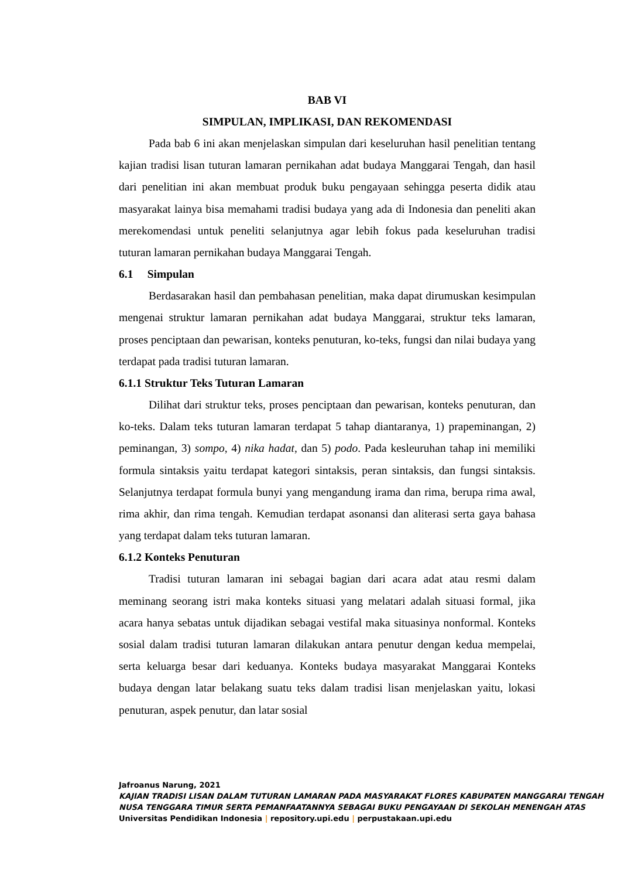BAB VI
SIMPULAN, IMPLIKASI, DAN REKOMENDASI
Pada bab 6 ini akan menjelaskan simpulan dari keseluruhan hasil penelitian tentang kajian tradisi lisan tuturan lamaran pernikahan adat budaya Manggarai Tengah, dan hasil dari penelitian ini akan membuat produk buku pengayaan sehingga peserta didik atau masyarakat lainya bisa memahami tradisi budaya yang ada di Indonesia dan peneliti akan merekomendasi untuk peneliti selanjutnya agar lebih fokus pada keseluruhan tradisi tuturan lamaran pernikahan budaya Manggarai Tengah.
6.1 Simpulan
Berdasarakan hasil dan pembahasan penelitian, maka dapat dirumuskan kesimpulan mengenai struktur lamaran pernikahan adat budaya Manggarai, struktur teks lamaran, proses penciptaan dan pewarisan, konteks penuturan, ko-teks, fungsi dan nilai budaya yang terdapat pada tradisi tuturan lamaran.
6.1.1 Struktur Teks Tuturan Lamaran
Dilihat dari struktur teks, proses penciptaan dan pewarisan, konteks penuturan, dan ko-teks. Dalam teks tuturan lamaran terdapat 5 tahap diantaranya, 1) prapeminangan, 2) peminangan, 3) sompo, 4) nika hadat, dan 5) podo. Pada kesleuruhan tahap ini memiliki formula sintaksis yaitu terdapat kategori sintaksis, peran sintaksis, dan fungsi sintaksis. Selanjutnya terdapat formula bunyi yang mengandung irama dan rima, berupa rima awal, rima akhir, dan rima tengah. Kemudian terdapat asonansi dan aliterasi serta gaya bahasa yang terdapat dalam teks tuturan lamaran.
6.1.2 Konteks Penuturan
Tradisi tuturan lamaran ini sebagai bagian dari acara adat atau resmi dalam meminang seorang istri maka konteks situasi yang melatari adalah situasi formal, jika acara hanya sebatas untuk dijadikan sebagai vestifal maka situasinya nonformal. Konteks sosial dalam tradisi tuturan lamaran dilakukan antara penutur dengan kedua mempelai, serta keluarga besar dari keduanya. Konteks budaya masyarakat Manggarai Konteks budaya dengan latar belakang suatu teks dalam tradisi lisan menjelaskan yaitu, lokasi penuturan, aspek penutur, dan latar sosial
Jafroanus Narung, 2021
KAJIAN TRADISI LISAN DALAM TUTURAN LAMARAN PADA MASYARAKAT FLORES KABUPATEN MANGGARAI TENGAH NUSA TENGGARA TIMUR SERTA PEMANFAATANNYA SEBAGAI BUKU PENGAYAAN DI SEKOLAH MENENGAH ATAS
Universitas Pendidikan Indonesia | repository.upi.edu | perpustakaan.upi.edu